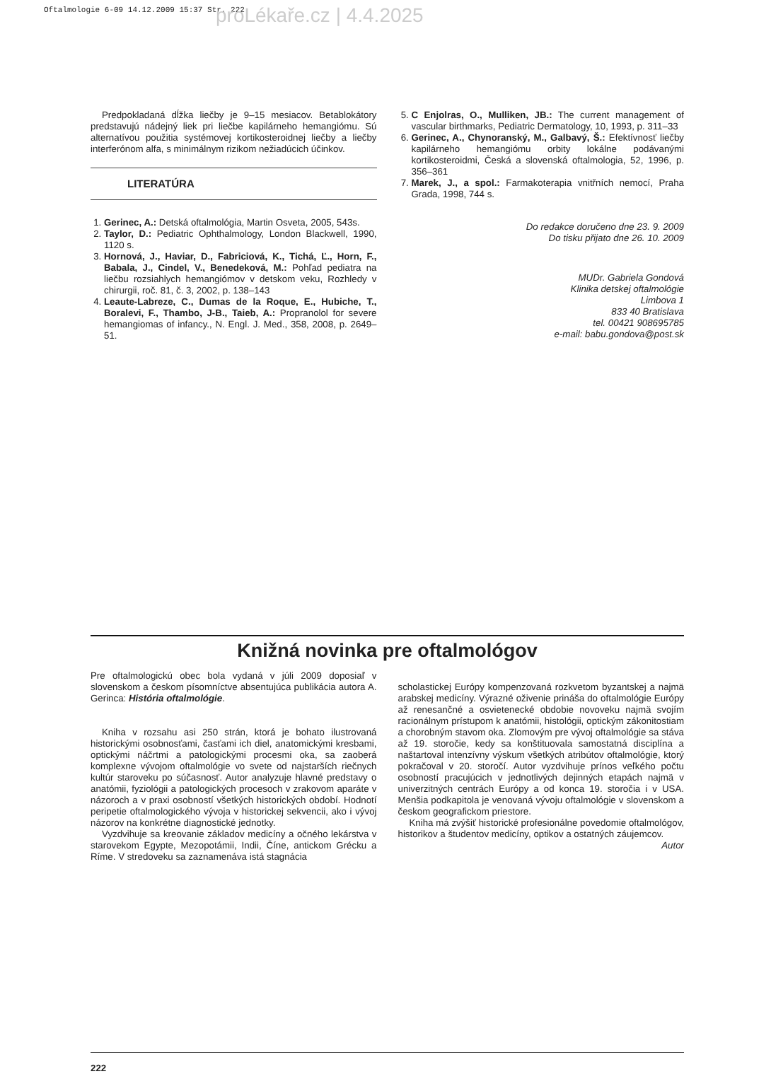Oftalmologie 6-09 14.12.2009 15:37 Str. 222
proLékaře.cz | 4.4.2025
Predpokladaná dĺžka liečby je 9–15 mesiacov. Betablokátory predstavujú nádejný liek pri liečbe kapilárneho hemangiómu. Sú alternatívou použitia systémovej kortikosteroidnej liečby a liečby interferónom alfa, s minimálnym rizikom nežiadúcich účinkov.
LITERATÚRA
1. Gerinec, A.: Detská oftalmológia, Martin Osveta, 2005, 543s.
2. Taylor, D.: Pediatric Ophthalmology, London Blackwell, 1990, 1120 s.
3. Hornová, J., Haviar, D., Fabriciová, K., Tichá, Ľ., Horn, F., Babala, J., Cindel, V., Benedeková, M.: Pohľad pediatra na liečbu rozsiahlych hemangiómov v detskom veku, Rozhledy v chirurgii, roč. 81, č. 3, 2002, p. 138–143
4. Leaute-Labreze, C., Dumas de la Roque, E., Hubiche, T., Boralevi, F., Thambo, J-B., Taieb, A.: Propranolol for severe hemangiomas of infancy., N. Engl. J. Med., 358, 2008, p. 2649–51.
5. C Enjolras, O., Mulliken, JB.: The current management of vascular birthmarks, Pediatric Dermatology, 10, 1993, p. 311–33
6. Gerinec, A., Chynoranský, M., Galbavý, Š.: Efektívnosť liečby kapilárneho hemangiómu orbity lokálne podávanými kortikosteroidmi, Česká a slovenská oftalmologia, 52, 1996, p. 356–361
7. Marek, J., a spol.: Farmakoterapia vnitřních nemocí, Praha Grada, 1998, 744 s.
Do redakce doručeno dne 23. 9. 2009
Do tisku přijato dne 26. 10. 2009
MUDr. Gabriela Gondová
Klinika detskej oftalmológie
Limbova 1
833 40 Bratislava
tel. 00421 908695785
e-mail: babu.gondova@post.sk
Knižná novinka pre oftalmológov
Pre oftalmologickú obec bola vydaná v júli 2009 doposiaľ v slovenskom a českom písomníctve absentujúca publikácia autora A. Gerinca: História oftalmológie.
Kniha v rozsahu asi 250 strán, ktorá je bohato ilustrovaná historickými osobnosťami, časťami ich diel, anatomickými kresbami, optickými náčrtmi a patologickými procesmi oka, sa zaoberá komplexne vývojom oftalmológie vo svete od najstarších riečnych kultúr staroveku po súčasnosť. Autor analyzuje hlavné predstavy o anatómii, fyziológii a patologických procesoch v zrakovom aparáte v názoroch a v praxi osobností všetkých historických období. Hodnotí peripetie oftalmologického vývoja v historickej sekvencii, ako i vývoj názorov na konkrétne diagnostické jednotky.
Vyzdvihuje sa kreovanie základov medicíny a očného lekárstva v starovekom Egypte, Mezopotámii, Indii, Číne, antickom Grécku a Ríme. V stredoveku sa zaznamenáva istá stagnácia
scholastickej Európy kompenzovaná rozkvetom byzantskej a najmä arabskej medicíny. Výrazné oživenie prináša do oftalmológie Európy až renesančné a osvietenecké obdobie novoveku najmä svojím racionálnym prístupom k anatómii, histológii, optickým zákonitostiam a chorobným stavom oka. Zlomovým pre vývoj oftalmológie sa stáva až 19. storočie, kedy sa konštituovala samostatná disciplína a naštartoval intenzívny výskum všetkých atribútov oftalmológie, ktorý pokračoval v 20. storočí. Autor vyzdvihuje prínos veľkého počtu osobností pracujúcich v jednotlivých dejinných etapách najmä v univerzitných centrách Európy a od konca 19. storočia i v USA. Menšia podkapitola je venovaná vývoju oftalmológie v slovenskom a českom geografickom priestore.
Kniha má zvýšiť historické profesionálne povedomie oftalmológov, historikov a študentov medicíny, optikov a ostatných záujemcov.
Autor
222